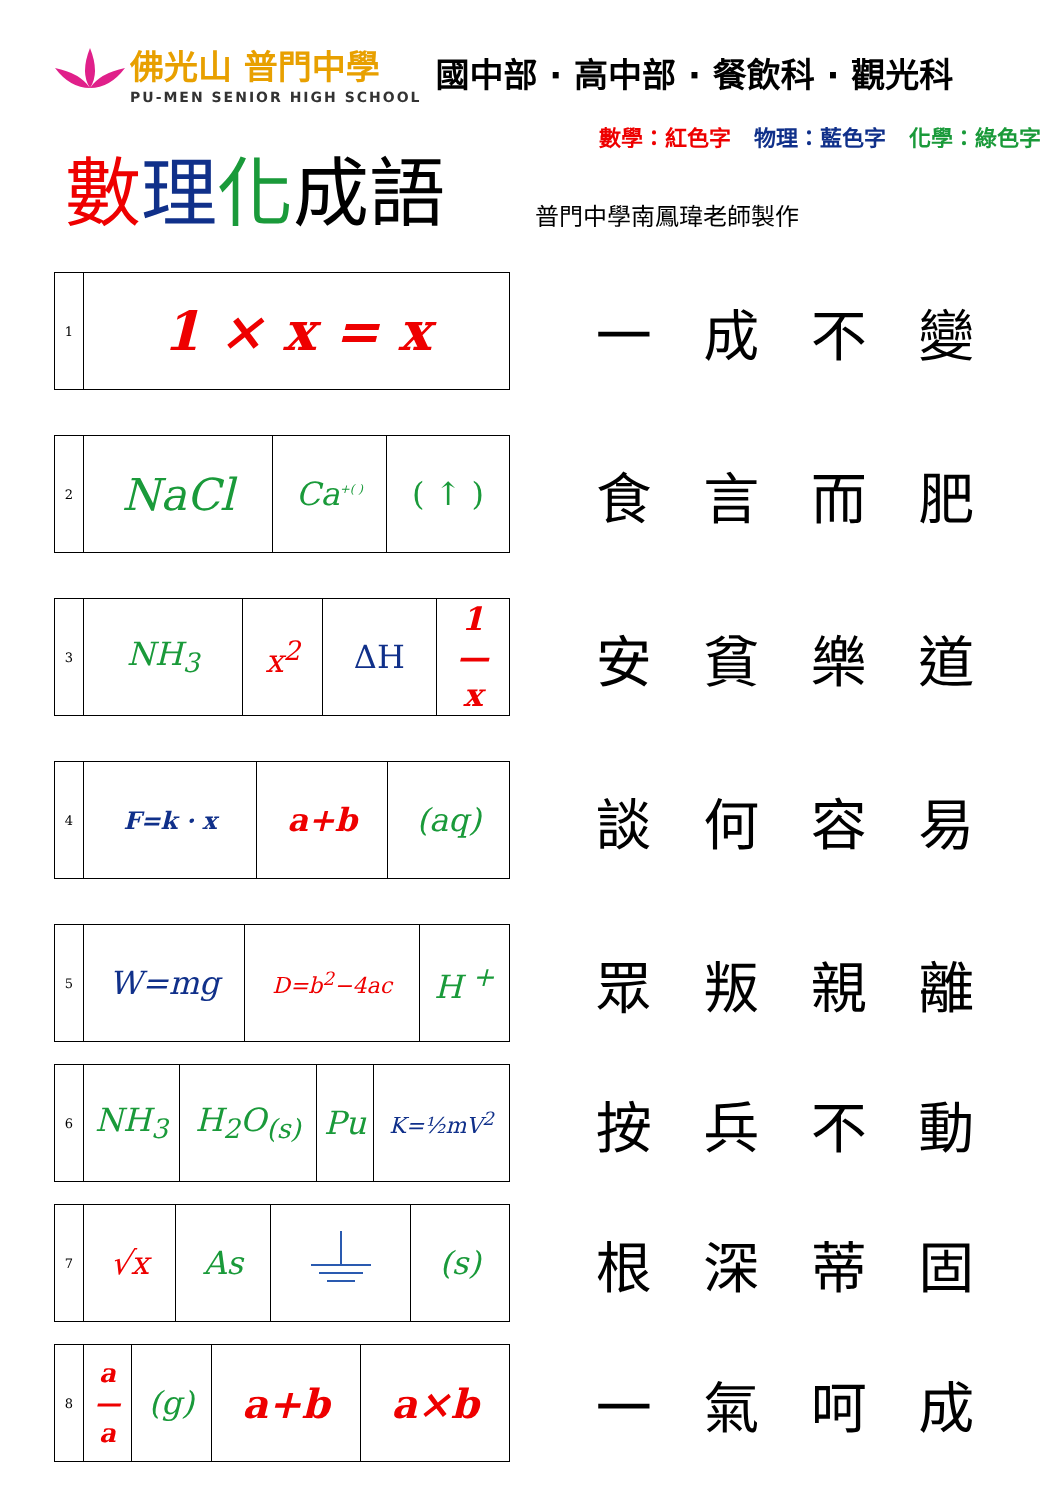佛光山 普門中學
PU-MEN SENIOR HIGH SCHOOL
國中部 · 高中部 · 餐飲科 · 觀光科
數學：紅色字 物理：藍色字 化學：綠色字
數理化成語
普門中學南鳳瑋老師製作
| 1 | 1 × x = x |
一成不變
| 2 | NaCl | Ca<sup>+( )</sup> | ( ↑ ) |
食言而肥
| 3 | NH<sub>3</sub> | x<sup>2</sup> | ΔH | 1 — x |
安貧樂道
| 4 | F=k · x | a+b | (aq) |
談何容易
| 5 | W=mg | D=b<sup>2</sup>−4ac | H <sup>+</sup> |
眾叛親離
| 6 | NH<sub>3</sub> | H<sub>2</sub>O<sub>(s)</sub> | Pu | K=½mV<sup>2</sup> |
按兵不動
| 7 | √x | As | | (s) |
根深蒂固
| 8 | a — a | (g) | a+b | a×b |
一氣呵成